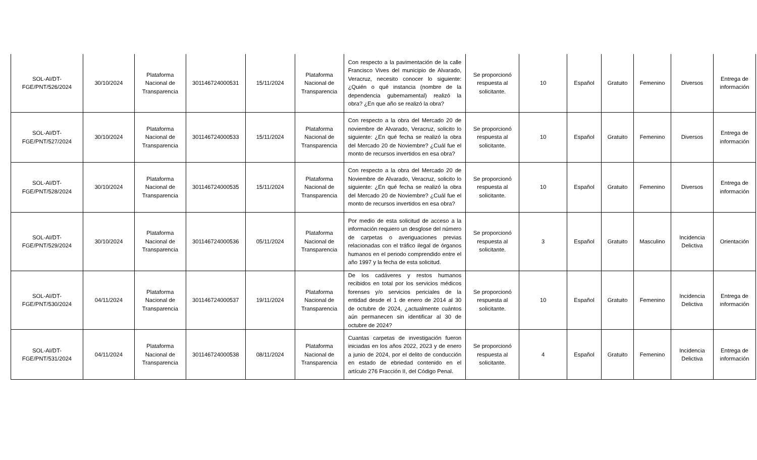| SOL-AI/DT-FGE/PNT/526/2024 | 30/10/2024 | Plataforma Nacional de Transparencia | 301146724000531 | 15/11/2024 | Plataforma Nacional de Transparencia | Con respecto a la pavimentación de la calle Francisco Vives del municipio de Alvarado, Veracruz, necesito conocer lo siguiente: ¿Quién o qué instancia (nombre de la dependencia gubernamental) realizó la obra? ¿En que año se realizó la obra? | Se proporcionó respuesta al solicitante. | 10 | Español | Gratuito | Femenino | Diversos | Entrega de información |
| SOL-AI/DT-FGE/PNT/527/2024 | 30/10/2024 | Plataforma Nacional de Transparencia | 301146724000533 | 15/11/2024 | Plataforma Nacional de Transparencia | Con respecto a la obra del Mercado 20 de noviembre de Alvarado, Veracruz, solicito lo siguiente: ¿En qué fecha se realizó la obra del Mercado 20 de Noviembre? ¿Cuál fue el monto de recursos invertidos en esa obra? | Se proporcionó respuesta al solicitante. | 10 | Español | Gratuito | Femenino | Diversos | Entrega de información |
| SOL-AI/DT-FGE/PNT/528/2024 | 30/10/2024 | Plataforma Nacional de Transparencia | 301146724000535 | 15/11/2024 | Plataforma Nacional de Transparencia | Con respecto a la obra del Mercado 20 de Noviembre de Alvarado, Veracruz, solicito lo siguiente: ¿En qué fecha se realizó la obra del Mercado 20 de Noviembre? ¿Cuál fue el monto de recursos invertidos en esa obra? | Se proporcionó respuesta al solicitante. | 10 | Español | Gratuito | Femenino | Diversos | Entrega de información |
| SOL-AI/DT-FGE/PNT/529/2024 | 30/10/2024 | Plataforma Nacional de Transparencia | 301146724000536 | 05/11/2024 | Plataforma Nacional de Transparencia | Por medio de esta solicitud de acceso a la información requiero un desglose del número de carpetas o averiguaciones previas relacionadas con el tráfico ilegal de órganos humanos en el periodo comprendido entre el año 1997 y la fecha de esta solicitud. | Se proporcionó respuesta al solicitante. | 3 | Español | Gratuito | Masculino | Incidencia Delictiva | Orientación |
| SOL-AI/DT-FGE/PNT/530/2024 | 04/11/2024 | Plataforma Nacional de Transparencia | 301146724000537 | 19/11/2024 | Plataforma Nacional de Transparencia | De los cadáveres y restos humanos recibidos en total por los servicios médicos forenses y/o servicios periciales de la entidad desde el 1 de enero de 2014 al 30 de octubre de 2024, ¿actualmente cuántos aún permanecen sin identificar al 30 de octubre de 2024? | Se proporcionó respuesta al solicitante. | 10 | Español | Gratuito | Femenino | Incidencia Delictiva | Entrega de información |
| SOL-AI/DT-FGE/PNT/531/2024 | 04/11/2024 | Plataforma Nacional de Transparencia | 301146724000538 | 08/11/2024 | Plataforma Nacional de Transparencia | Cuantas carpetas de investigación fueron iniciadas en los años 2022, 2023 y de enero a junio de 2024, por el delito de conducción en estado de ebriedad contenido en el artículo 276 Fracción II, del Código Penal. | Se proporcionó respuesta al solicitante. | 4 | Español | Gratuito | Femenino | Incidencia Delictiva | Entrega de información |